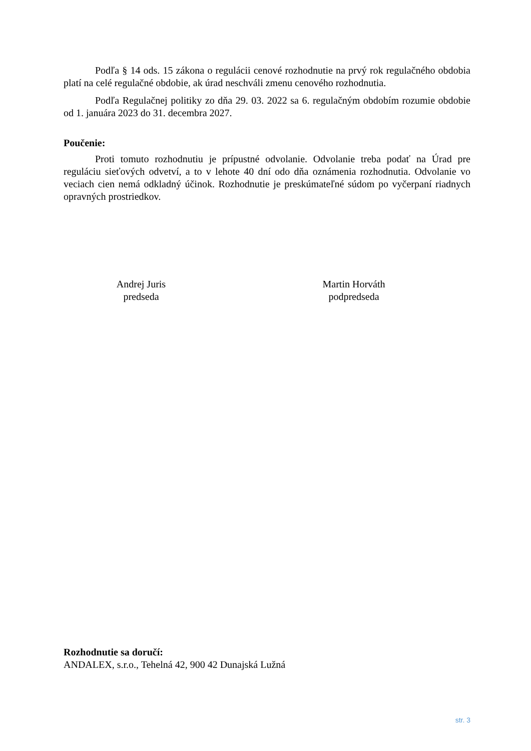Podľa § 14 ods. 15 zákona o regulácii cenové rozhodnutie na prvý rok regulačného obdobia platí na celé regulačné obdobie, ak úrad neschváli zmenu cenového rozhodnutia.
Podľa Regulačnej politiky zo dňa 29. 03. 2022 sa 6. regulačným obdobím rozumie obdobie od 1. januára 2023 do 31. decembra 2027.
Poučenie:
Proti tomuto rozhodnutiu je prípustné odvolanie. Odvolanie treba podať na Úrad pre reguláciu sieťových odvetví, a to v lehote 40 dní odo dňa oznámenia rozhodnutia. Odvolanie vo veciach cien nemá odkladný účinok. Rozhodnutie je preskúmateľné súdom po vyčerpaní riadnych opravných prostriedkov.
Andrej Juris
predseda
Martin Horváth
podpredseda
Rozhodnutie sa doručí:
ANDALEX, s.r.o., Tehelná 42, 900 42 Dunajská Lužná
str. 3